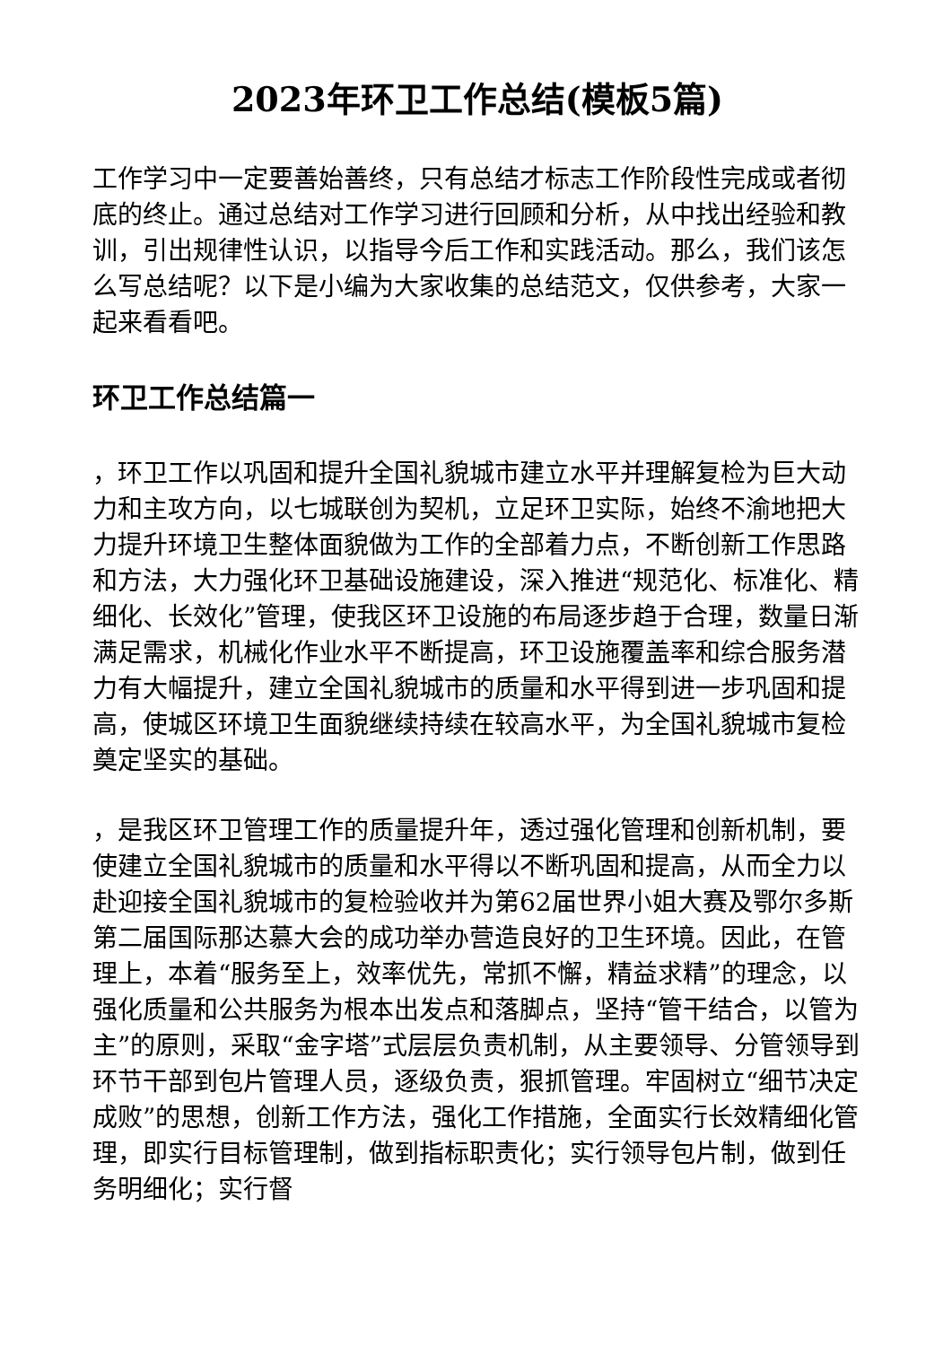2023年环卫工作总结(模板5篇)
工作学习中一定要善始善终，只有总结才标志工作阶段性完成或者彻底的终止。通过总结对工作学习进行回顾和分析，从中找出经验和教训，引出规律性认识，以指导今后工作和实践活动。那么，我们该怎么写总结呢？以下是小编为大家收集的总结范文，仅供参考，大家一起来看看吧。
环卫工作总结篇一
，环卫工作以巩固和提升全国礼貌城市建立水平并理解复检为巨大动力和主攻方向，以七城联创为契机，立足环卫实际，始终不渝地把大力提升环境卫生整体面貌做为工作的全部着力点，不断创新工作思路和方法，大力强化环卫基础设施建设，深入推进“规范化、标准化、精细化、长效化”管理，使我区环卫设施的布局逐步趋于合理，数量日渐满足需求，机械化作业水平不断提高，环卫设施覆盖率和综合服务潜力有大幅提升，建立全国礼貌城市的质量和水平得到进一步巩固和提高，使城区环境卫生面貌继续持续在较高水平，为全国礼貌城市复检奠定坚实的基础。
，是我区环卫管理工作的质量提升年，透过强化管理和创新机制，要使建立全国礼貌城市的质量和水平得以不断巩固和提高，从而全力以赴迎接全国礼貌城市的复检验收并为第62届世界小姐大赛及鄂尔多斯第二届国际那达慕大会的成功举办营造良好的卫生环境。因此，在管理上，本着“服务至上，效率优先，常抓不懈，精益求精”的理念，以强化质量和公共服务为根本出发点和落脚点，坚持“管干结合，以管为主”的原则，采取“金字塔”式层层负责机制，从主要领导、分管领导到环节干部到包片管理人员，逐级负责，狠抓管理。牢固树立“细节决定成败”的思想，创新工作方法，强化工作措施，全面实行长效精细化管理，即实行目标管理制，做到指标职责化；实行领导包片制，做到任务明细化；实行督